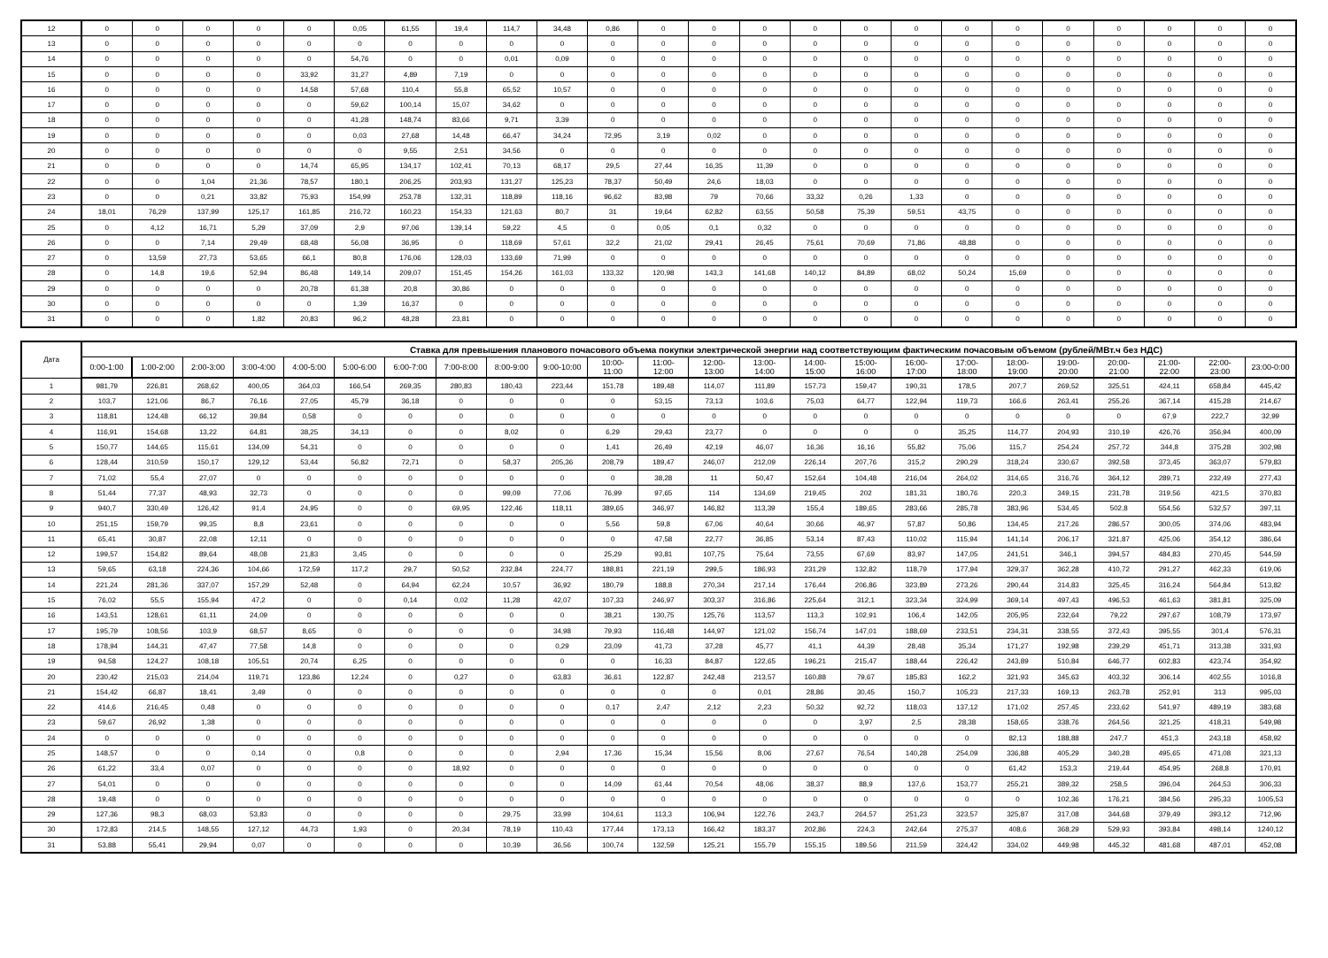| 12 | 0 | 0 | 0 | 0 | 0 | 0,05 | 61,55 | 19,4 | 114,7 | 34,48 | 0,86 | 0 | 0 | 0 | 0 | 0 | 0 | 0 | 0 | 0 | 0 | 0 | 0 | 0 |
| 13 | 0 | 0 | 0 | 0 | 0 | 0 | 0 | 0 | 0 | 0 | 0 | 0 | 0 | 0 | 0 | 0 | 0 | 0 | 0 | 0 | 0 | 0 | 0 | 0 |
| 14 | 0 | 0 | 0 | 0 | 0 | 54,76 | 0 | 0 | 0,01 | 0,09 | 0 | 0 | 0 | 0 | 0 | 0 | 0 | 0 | 0 | 0 | 0 | 0 | 0 | 0 |
| 15 | 0 | 0 | 0 | 0 | 33,92 | 31,27 | 4,89 | 7,19 | 0 | 0 | 0 | 0 | 0 | 0 | 0 | 0 | 0 | 0 | 0 | 0 | 0 | 0 | 0 | 0 |
| 16 | 0 | 0 | 0 | 0 | 14,58 | 57,68 | 110,4 | 55,8 | 65,52 | 10,57 | 0 | 0 | 0 | 0 | 0 | 0 | 0 | 0 | 0 | 0 | 0 | 0 | 0 | 0 |
| 17 | 0 | 0 | 0 | 0 | 0 | 59,62 | 100,14 | 15,07 | 34,62 | 0 | 0 | 0 | 0 | 0 | 0 | 0 | 0 | 0 | 0 | 0 | 0 | 0 | 0 | 0 |
| 18 | 0 | 0 | 0 | 0 | 0 | 41,28 | 148,74 | 83,66 | 9,71 | 3,39 | 0 | 0 | 0 | 0 | 0 | 0 | 0 | 0 | 0 | 0 | 0 | 0 | 0 | 0 |
| 19 | 0 | 0 | 0 | 0 | 0 | 0,03 | 27,68 | 14,48 | 66,47 | 34,24 | 72,95 | 3,19 | 0,02 | 0 | 0 | 0 | 0 | 0 | 0 | 0 | 0 | 0 | 0 | 0 |
| 20 | 0 | 0 | 0 | 0 | 0 | 0 | 9,55 | 2,51 | 34,56 | 0 | 0 | 0 | 0 | 0 | 0 | 0 | 0 | 0 | 0 | 0 | 0 | 0 | 0 | 0 |
| 21 | 0 | 0 | 0 | 0 | 14,74 | 65,95 | 134,17 | 102,41 | 70,13 | 68,17 | 29,5 | 27,44 | 16,35 | 11,39 | 0 | 0 | 0 | 0 | 0 | 0 | 0 | 0 | 0 | 0 |
| 22 | 0 | 0 | 1,04 | 21,36 | 78,57 | 180,1 | 206,25 | 203,93 | 131,27 | 125,23 | 78,37 | 50,49 | 24,6 | 18,03 | 0 | 0 | 0 | 0 | 0 | 0 | 0 | 0 | 0 | 0 |
| 23 | 0 | 0 | 0,21 | 33,82 | 75,93 | 154,99 | 253,78 | 132,31 | 118,89 | 118,16 | 96,62 | 83,98 | 79 | 70,66 | 33,32 | 0,26 | 1,33 | 0 | 0 | 0 | 0 | 0 | 0 | 0 |
| 24 | 18,01 | 76,29 | 137,99 | 125,17 | 161,85 | 216,72 | 160,23 | 154,33 | 121,63 | 80,7 | 31 | 19,64 | 62,82 | 63,55 | 50,58 | 75,39 | 59,51 | 43,75 | 0 | 0 | 0 | 0 | 0 | 0 |
| 25 | 0 | 4,12 | 16,71 | 5,29 | 37,09 | 2,9 | 97,06 | 139,14 | 59,22 | 4,5 | 0 | 0,05 | 0,1 | 0,32 | 0 | 0 | 0 | 0 | 0 | 0 | 0 | 0 | 0 | 0 |
| 26 | 0 | 0 | 7,14 | 29,49 | 68,48 | 56,08 | 36,95 | 0 | 118,69 | 57,61 | 32,2 | 21,02 | 29,41 | 26,45 | 75,61 | 70,69 | 71,86 | 48,88 | 0 | 0 | 0 | 0 | 0 | 0 |
| 27 | 0 | 13,59 | 27,73 | 53,65 | 66,1 | 80,8 | 176,06 | 128,03 | 133,69 | 71,99 | 0 | 0 | 0 | 0 | 0 | 0 | 0 | 0 | 0 | 0 | 0 | 0 | 0 | 0 |
| 28 | 0 | 14,8 | 19,6 | 52,94 | 86,48 | 149,14 | 209,07 | 151,45 | 154,26 | 161,03 | 133,32 | 120,98 | 143,3 | 141,68 | 140,12 | 84,89 | 68,02 | 50,24 | 15,69 | 0 | 0 | 0 | 0 | 0 |
| 29 | 0 | 0 | 0 | 0 | 20,78 | 61,38 | 20,8 | 30,86 | 0 | 0 | 0 | 0 | 0 | 0 | 0 | 0 | 0 | 0 | 0 | 0 | 0 | 0 | 0 | 0 |
| 30 | 0 | 0 | 0 | 0 | 0 | 1,39 | 16,37 | 0 | 0 | 0 | 0 | 0 | 0 | 0 | 0 | 0 | 0 | 0 | 0 | 0 | 0 | 0 | 0 | 0 |
| 31 | 0 | 0 | 0 | 1,82 | 20,83 | 96,2 | 48,28 | 23,81 | 0 | 0 | 0 | 0 | 0 | 0 | 0 | 0 | 0 | 0 | 0 | 0 | 0 | 0 | 0 | 0 |
| Дата | Ставка для превышения планового почасового объема покупки электрической энергии над соответствующим фактическим почасовым объемом (рублей/МВт.ч без НДС) | | | | | | | | | | | | | | | | | | | | | | | |
| --- | --- | --- | --- | --- | --- | --- | --- | --- | --- | --- | --- | --- | --- | --- | --- | --- | --- | --- | --- | --- | --- | --- | --- | --- |
| | 0:00-1:00 | 1:00-2:00 | 2:00-3:00 | 3:00-4:00 | 4:00-5:00 | 5:00-6:00 | 6:00-7:00 | 7:00-8:00 | 8:00-9:00 | 9:00-10:00 | 10:00- 11:00 | 11:00- 12:00 | 12:00- 13:00 | 13:00- 14:00 | 14:00- 15:00 | 15:00- 16:00 | 16:00- 17:00 | 17:00- 18:00 | 18:00- 19:00 | 19:00- 20:00 | 20:00- 21:00 | 21:00- 22:00 | 22:00- 23:00 | 23:00-0:00 |
| 1 | 981,79 | 226,81 | 268,62 | 400,05 | 364,03 | 166,54 | 269,35 | 280,83 | 180,43 | 223,44 | 151,78 | 189,48 | 114,07 | 111,89 | 157,73 | 159,47 | 190,31 | 178,5 | 207,7 | 269,52 | 325,51 | 424,11 | 658,84 | 445,42 |
| 2 | 103,7 | 121,06 | 86,7 | 76,16 | 27,05 | 45,79 | 36,18 | 0 | 0 | 0 | 0 | 53,15 | 73,13 | 103,6 | 75,03 | 64,77 | 122,94 | 119,73 | 166,6 | 263,41 | 255,26 | 367,14 | 415,28 | 214,67 |
| 3 | 118,81 | 124,48 | 66,12 | 39,84 | 0,58 | 0 | 0 | 0 | 0 | 0 | 0 | 0 | 0 | 0 | 0 | 0 | 0 | 0 | 0 | 0 | 0 | 67,9 | 222,7 | 32,99 |
| 4 | 116,91 | 154,68 | 13,22 | 64,81 | 38,25 | 34,13 | 0 | 0 | 8,02 | 0 | 6,29 | 29,43 | 23,77 | 0 | 0 | 0 | 0 | 35,25 | 114,77 | 204,93 | 310,19 | 426,76 | 356,94 | 400,09 |
| 5 | 150,77 | 144,65 | 115,61 | 134,09 | 54,31 | 0 | 0 | 0 | 0 | 0 | 1,41 | 26,49 | 42,19 | 46,07 | 16,36 | 16,16 | 55,82 | 75,06 | 115,7 | 254,24 | 257,72 | 344,8 | 375,28 | 302,98 |
| 6 | 128,44 | 310,59 | 150,17 | 129,12 | 53,44 | 56,82 | 72,71 | 0 | 58,37 | 205,36 | 208,79 | 189,47 | 246,07 | 212,09 | 226,14 | 207,76 | 315,2 | 290,29 | 318,24 | 330,67 | 392,58 | 373,45 | 363,07 | 579,83 |
| 7 | 71,02 | 55,4 | 27,07 | 0 | 0 | 0 | 0 | 0 | 0 | 0 | 0 | 38,28 | 11 | 50,47 | 152,64 | 104,48 | 216,04 | 264,02 | 314,65 | 316,76 | 364,12 | 289,71 | 232,49 | 277,43 |
| 8 | 51,44 | 77,37 | 48,93 | 32,73 | 0 | 0 | 0 | 0 | 99,09 | 77,06 | 76,99 | 97,65 | 114 | 134,69 | 219,45 | 202 | 181,31 | 180,76 | 220,3 | 349,15 | 231,78 | 319,56 | 421,5 | 370,83 |
| 9 | 940,7 | 330,49 | 126,42 | 91,4 | 24,95 | 0 | 0 | 69,95 | 122,46 | 118,11 | 389,65 | 346,97 | 146,82 | 113,39 | 155,4 | 189,65 | 283,66 | 285,78 | 383,96 | 534,45 | 502,8 | 554,56 | 532,57 | 397,11 |
| 10 | 251,15 | 159,79 | 99,35 | 8,8 | 23,61 | 0 | 0 | 0 | 0 | 0 | 5,56 | 59,8 | 67,06 | 40,64 | 30,66 | 46,97 | 57,87 | 50,86 | 134,45 | 217,26 | 286,57 | 300,05 | 374,06 | 483,94 |
| 11 | 65,41 | 30,87 | 22,08 | 12,11 | 0 | 0 | 0 | 0 | 0 | 0 | 0 | 47,58 | 22,77 | 36,85 | 53,14 | 87,43 | 110,02 | 115,94 | 141,14 | 206,17 | 321,87 | 425,06 | 354,12 | 386,64 |
| 12 | 199,57 | 154,82 | 89,64 | 48,08 | 21,83 | 3,45 | 0 | 0 | 0 | 0 | 25,29 | 93,81 | 107,75 | 75,64 | 73,55 | 67,69 | 83,97 | 147,05 | 241,51 | 346,1 | 394,57 | 484,83 | 270,45 | 544,59 |
| 13 | 59,65 | 63,18 | 224,36 | 104,66 | 172,59 | 117,2 | 29,7 | 50,52 | 232,84 | 224,77 | 188,81 | 221,19 | 299,5 | 186,93 | 231,29 | 132,82 | 118,79 | 177,94 | 329,37 | 362,28 | 410,72 | 291,27 | 462,33 | 619,06 |
| 14 | 221,24 | 281,36 | 337,07 | 157,29 | 52,48 | 0 | 64,94 | 62,24 | 10,57 | 36,92 | 180,79 | 188,8 | 270,34 | 217,14 | 176,44 | 206,86 | 323,89 | 273,26 | 290,44 | 314,83 | 325,45 | 316,24 | 564,84 | 513,82 |
| 15 | 76,02 | 55,5 | 155,94 | 47,2 | 0 | 0 | 0,14 | 0,02 | 11,28 | 42,07 | 107,33 | 246,97 | 303,37 | 316,86 | 225,64 | 312,1 | 323,34 | 324,99 | 369,14 | 497,43 | 496,53 | 461,63 | 381,81 | 325,09 |
| 16 | 143,51 | 128,61 | 61,11 | 24,09 | 0 | 0 | 0 | 0 | 0 | 0 | 38,21 | 130,75 | 125,76 | 113,57 | 113,3 | 102,91 | 106,4 | 142,05 | 205,95 | 232,64 | 79,22 | 297,67 | 108,79 | 173,97 |
| 17 | 195,79 | 108,56 | 103,9 | 68,57 | 8,65 | 0 | 0 | 0 | 0 | 34,98 | 79,93 | 116,48 | 144,97 | 121,02 | 156,74 | 147,01 | 188,69 | 233,51 | 234,31 | 338,55 | 372,43 | 395,55 | 301,4 | 576,31 |
| 18 | 178,94 | 144,31 | 47,47 | 77,58 | 14,8 | 0 | 0 | 0 | 0 | 0,29 | 23,09 | 41,73 | 37,28 | 45,77 | 41,1 | 44,39 | 28,48 | 35,34 | 171,27 | 192,98 | 239,29 | 451,71 | 313,38 | 331,93 |
| 19 | 94,58 | 124,27 | 108,18 | 105,51 | 20,74 | 6,25 | 0 | 0 | 0 | 0 | 0 | 16,33 | 84,87 | 122,65 | 196,21 | 215,47 | 188,44 | 226,42 | 243,89 | 510,84 | 646,77 | 602,83 | 423,74 | 354,92 |
| 20 | 230,42 | 215,03 | 214,04 | 119,71 | 123,86 | 12,24 | 0 | 0,27 | 0 | 63,83 | 36,61 | 122,87 | 242,48 | 213,57 | 160,88 | 79,67 | 185,83 | 162,2 | 321,93 | 345,63 | 403,32 | 306,14 | 402,55 | 1016,8 |
| 21 | 154,42 | 66,87 | 18,41 | 3,49 | 0 | 0 | 0 | 0 | 0 | 0 | 0 | 0 | 0 | 0,01 | 28,86 | 30,45 | 150,7 | 105,23 | 217,33 | 169,13 | 263,78 | 252,91 | 313 | 995,03 |
| 22 | 414,6 | 216,45 | 0,48 | 0 | 0 | 0 | 0 | 0 | 0 | 0 | 0,17 | 2,47 | 2,12 | 2,23 | 50,32 | 92,72 | 118,03 | 137,12 | 171,02 | 257,45 | 233,62 | 541,97 | 489,19 | 383,68 |
| 23 | 59,67 | 26,92 | 1,38 | 0 | 0 | 0 | 0 | 0 | 0 | 0 | 0 | 0 | 0 | 0 | 0 | 3,97 | 2,5 | 28,38 | 158,65 | 338,76 | 264,56 | 321,25 | 418,31 | 549,98 |
| 24 | 0 | 0 | 0 | 0 | 0 | 0 | 0 | 0 | 0 | 0 | 0 | 0 | 0 | 0 | 0 | 0 | 0 | 0 | 82,13 | 188,88 | 247,7 | 451,3 | 243,18 | 458,92 |
| 25 | 148,57 | 0 | 0 | 0,14 | 0 | 0,8 | 0 | 0 | 0 | 2,94 | 17,36 | 15,34 | 15,56 | 8,06 | 27,67 | 76,54 | 140,28 | 254,09 | 336,88 | 405,29 | 340,28 | 495,65 | 471,08 | 321,13 |
| 26 | 61,22 | 33,4 | 0,07 | 0 | 0 | 0 | 0 | 18,92 | 0 | 0 | 0 | 0 | 0 | 0 | 0 | 0 | 0 | 0 | 61,42 | 153,3 | 219,44 | 454,95 | 268,8 | 170,91 |
| 27 | 54,01 | 0 | 0 | 0 | 0 | 0 | 0 | 0 | 0 | 0 | 14,09 | 61,44 | 70,54 | 48,06 | 38,37 | 88,9 | 137,6 | 153,77 | 255,21 | 389,32 | 258,5 | 396,04 | 264,53 | 306,33 |
| 28 | 19,48 | 0 | 0 | 0 | 0 | 0 | 0 | 0 | 0 | 0 | 0 | 0 | 0 | 0 | 0 | 0 | 0 | 0 | 0 | 102,36 | 176,21 | 384,56 | 295,33 | 1005,53 |
| 29 | 127,36 | 98,3 | 68,03 | 53,83 | 0 | 0 | 0 | 0 | 29,75 | 33,99 | 104,61 | 113,3 | 106,94 | 122,76 | 243,7 | 264,57 | 251,23 | 323,57 | 325,87 | 317,08 | 344,68 | 379,49 | 393,12 | 712,96 |
| 30 | 172,83 | 214,5 | 148,55 | 127,12 | 44,73 | 1,93 | 0 | 20,34 | 78,19 | 110,43 | 177,44 | 173,13 | 166,42 | 183,37 | 202,86 | 224,3 | 242,64 | 275,37 | 408,6 | 368,29 | 529,93 | 393,84 | 498,14 | 1240,12 |
| 31 | 53,88 | 55,41 | 29,94 | 0,07 | 0 | 0 | 0 | 0 | 10,39 | 36,56 | 100,74 | 132,59 | 125,21 | 155,79 | 155,15 | 189,56 | 211,59 | 324,42 | 334,02 | 449,98 | 445,32 | 481,68 | 487,01 | 452,08 |